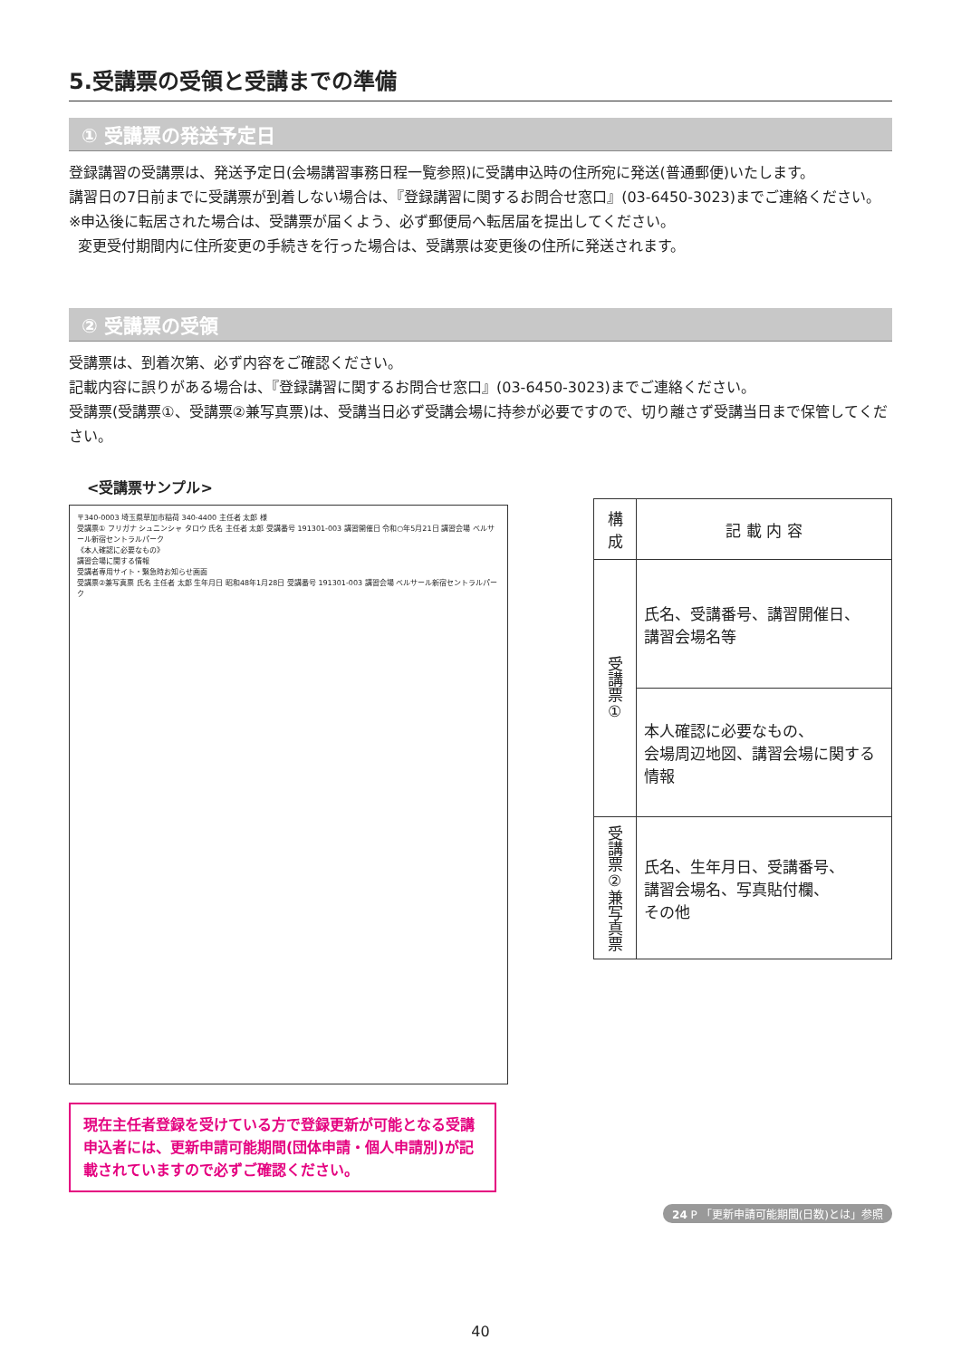5.受講票の受領と受講までの準備
① 受講票の発送予定日
登録講習の受講票は、発送予定日(会場講習事務日程一覧参照)に受講申込時の住所宛に発送(普通郵便)いたします。
講習日の7日前までに受講票が到着しない場合は、『登録講習に関するお問合せ窓口』(03-6450-3023)までご連絡ください。
※申込後に転居された場合は、受講票が届くよう、必ず郵便局へ転居届を提出してください。
変更受付期間内に住所変更の手続きを行った場合は、受講票は変更後の住所に発送されます。
② 受講票の受領
受講票は、到着次第、必ず内容をご確認ください。
記載内容に誤りがある場合は、『登録講習に関するお問合せ窓口』(03-6450-3023)までご連絡ください。
受講票(受講票①、受講票②兼写真票)は、受講当日必ず受講会場に持参が必要ですので、切り離さず受講当日まで保管してください。
<受講票サンプル>
〒340-0003 埼玉県草加市稲荷 340-4400 主任者 太郎 様
受講票① フリガナ シュニンシャ タロウ 氏名 主任者 太郎 受講番号 191301-003 講習開催日 令和○年5月21日 講習会場 ベルサール新宿セントラルパーク
《本人確認に必要なもの》
講習会場に関する情報
受講者専用サイト・緊急時お知らせ画面
受講票②兼写真票 氏名 主任者 太郎 生年月日 昭和48年1月28日 受講番号 191301-003 講習会場 ベルサール新宿セントラルパーク
現在主任者登録を受けている方で登録更新が可能となる受講申込者には、更新申請可能期間(団体申請・個人申請別)が記載されていますので必ずご確認ください。
| 構成 | 記 載 内 容 |
| --- | --- |
| 受講票① | 氏名、受講番号、講習開催日、 講習会場名等 |
| | 本人確認に必要なもの、 会場周辺地図、講習会場に関する情報 |
| 受講票②兼写真票 | 氏名、生年月日、受講番号、 講習会場名、写真貼付欄、 その他 |
24 P 「更新申請可能期間(日数)とは」参照
40